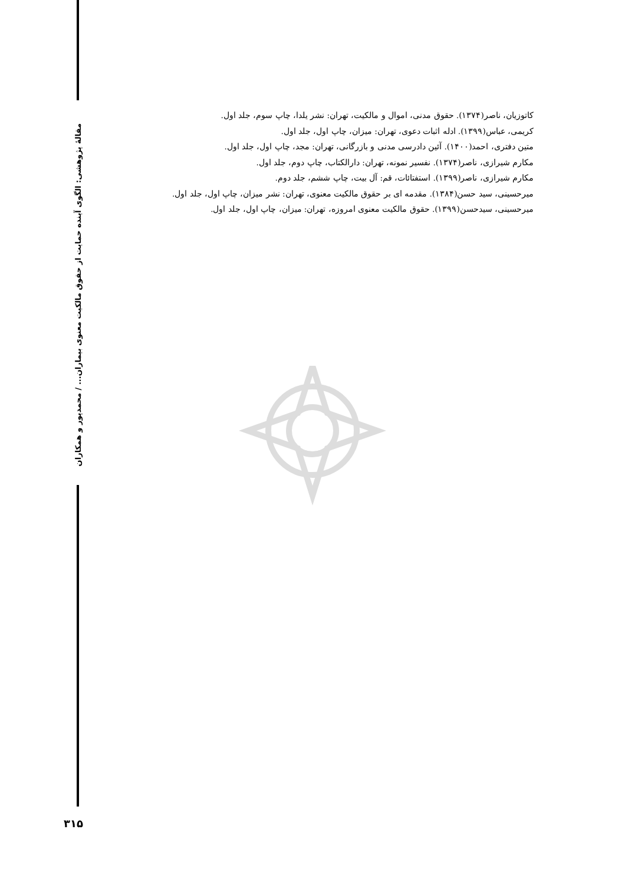مقالهٔ پژوهشی: الگوی آینده حمایت از حقوق مالکیت معنوی بیماران... / محمدپور و همکاران
کاتوزیان، ناصر(۱۳۷۴). حقوق مدنی، اموال و مالکیت، تهران: نشر یلدا، چاپ سوم، جلد اول.
کریمی، عباس(۱۳۹۹). ادله اثبات دعوی، تهران: میزان، چاپ اول، جلد اول.
متین دفتری، احمد(۱۴۰۰). آئین دادرسی مدنی و بازرگانی، تهران: مجد، چاپ اول، جلد اول.
مکارم شیرازی، ناصر(۱۳۷۴). نفسیر نمونه، تهران: دارالکتاب، چاپ دوم، جلد اول.
مکارم شیرازی، ناصر(۱۳۹۹). استفتائات، قم: آل بیت، چاپ ششم، جلد دوم.
میرحسینی، سید حسن(۱۳۸۴). مقدمه ای بر حقوق مالکیت معنوی، تهران: نشر میزان، چاپ اول، جلد اول.
میرحسینی، سیدحسن(۱۳۹۹). حقوق مالکیت معنوی امروزه، تهران: میزان، چاپ اول، جلد اول.
۳۱۵